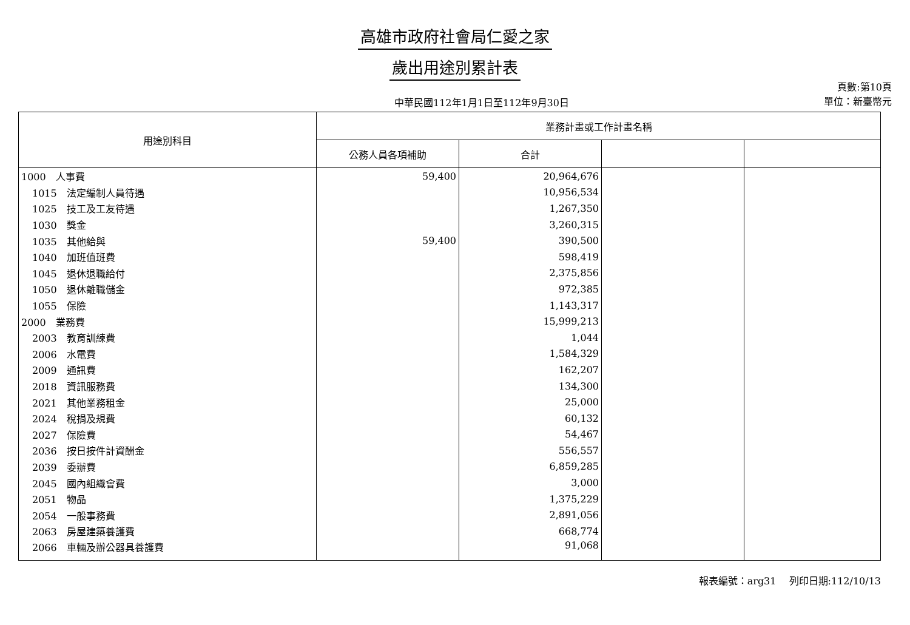高雄市政府社會局仁愛之家
歲出用途別累計表
中華民國112年1月1日至112年9月30日
頁數:第10頁
單位：新臺幣元
| 用途別科目 | 業務計畫或工作計畫名稱 | | | |
| --- | --- | --- | --- | --- |
| | 公務人員各項補助 | 合計 | | |
| 1000 人事費 | 59,400 | 20,964,676 | | |
| 1015 法定編制人員待遇 | | 10,956,534 | | |
| 1025 技工及工友待遇 | | 1,267,350 | | |
| 1030 獎金 | | 3,260,315 | | |
| 1035 其他給與 | 59,400 | 390,500 | | |
| 1040 加班值班費 | | 598,419 | | |
| 1045 退休退職給付 | | 2,375,856 | | |
| 1050 退休離職儲金 | | 972,385 | | |
| 1055 保險 | | 1,143,317 | | |
| 2000 業務費 | | 15,999,213 | | |
| 2003 教育訓練費 | | 1,044 | | |
| 2006 水電費 | | 1,584,329 | | |
| 2009 通訊費 | | 162,207 | | |
| 2018 資訊服務費 | | 134,300 | | |
| 2021 其他業務租金 | | 25,000 | | |
| 2024 稅捐及規費 | | 60,132 | | |
| 2027 保險費 | | 54,467 | | |
| 2036 按日按件計資酬金 | | 556,557 | | |
| 2039 委辦費 | | 6,859,285 | | |
| 2045 國內組織會費 | | 3,000 | | |
| 2051 物品 | | 1,375,229 | | |
| 2054 一般事務費 | | 2,891,056 | | |
| 2063 房屋建築養護費 | | 668,774 | | |
| 2066 車輛及辦公器具養護費 | | 91,068 | | |
報表編號：arg31　 列印日期:112/10/13